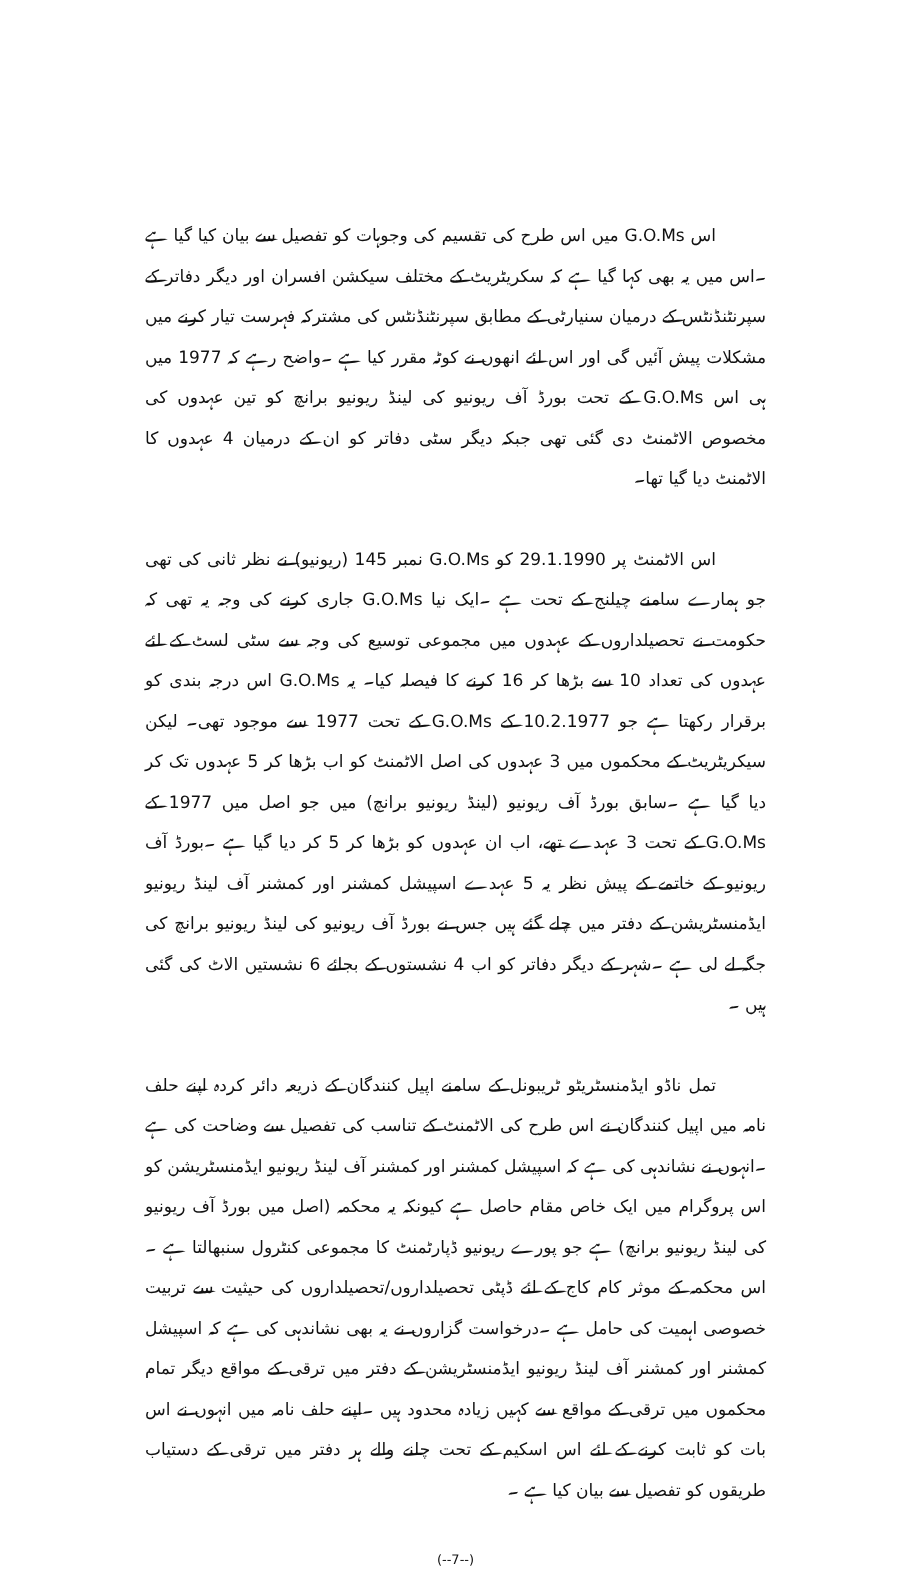اس G.O.Ms میں اس طرح کی تقسیم کی وجوہات کو تفصیل سے بیان کیا گیا ہے ۔اس میں یہ بھی کہا گیا ہے کہ سکریٹریٹ کے مختلف سیکشن افسران اور دیگر دفاتر کے سپرنٹنڈنٹس کے درمیان سنیارٹی کے مطابق سپرنٹنڈنٹس کی مشترکہ فہرست تیار کرنے میں مشکلات پیش آئیں گی اور اس لئے انھوں نے کوٹہ مقرر کیا ہے ۔واضح رہے کہ 1977 میں ہی اس G.O.Ms کے تحت بورڈ آف ریونیو کی لینڈ ریونیو برانچ کو تین عہدوں کی مخصوص الاٹمنٹ دی گئی تھی جبکہ دیگر سٹی دفاتر کو ان کے درمیان 4 عہدوں کا الاٹمنٹ دیا گیا تھا۔
اس الاٹمنٹ پر 29.1.1990 کو G.O.Ms نمبر 145 (ریونیو) نے نظر ثانی کی تھی جو ہمارے سامنے چیلنج کے تحت ہے ۔ایک نیا G.O.Ms جاری کرنے کی وجہ یہ تھی کہ حکومت نے تحصیلداروں کے عہدوں میں مجموعی توسیع کی وجہ سے سٹی لسٹ کے لئے عہدوں کی تعداد 10 سے بڑھا کر 16 کرنے کا فیصلہ کیا۔ یہ G.O.Ms اس درجہ بندی کو برقرار رکھتا ہے جو 10.2.1977 کے G.O.Ms کے تحت 1977 سے موجود تھی۔ لیکن سیکریٹریٹ کے محکموں میں 3 عہدوں کی اصل الاٹمنٹ کو اب بڑھا کر 5 عہدوں تک کر دیا گیا ہے ۔سابق بورڈ آف ریونیو (لینڈ ریونیو برانچ) میں جو اصل میں 1977 کے G.O.Ms کے تحت 3 عہدے تھے، اب ان عہدوں کو بڑھا کر 5 کر دیا گیا ہے ۔بورڈ آف ریونیو کے خاتمے کے پیش نظر یہ 5 عہدے اسپیشل کمشنر اور کمشنر آف لینڈ ریونیو ایڈمنسٹریشن کے دفتر میں چلے گئے ہیں جس نے بورڈ آف ریونیو کی لینڈ ریونیو برانچ کی جگہ لے لی ہے ۔شہر کے دیگر دفاتر کو اب 4 نشستوں کے بجائے 6 نشستیں الاٹ کی گئی ہیں ۔
تمل ناڈو ایڈمنسٹریٹو ٹریبونل کے سامنے اپیل کنندگان کے ذریعہ دائر کردہ اپنے حلف نامہ میں اپیل کنندگان نے اس طرح کی الاٹمنٹ کے تناسب کی تفصیل سے وضاحت کی ہے ۔انہوں نے نشاندہی کی ہے کہ اسپیشل کمشنر اور کمشنر آف لینڈ ریونیو ایڈمنسٹریشن کو اس پروگرام میں ایک خاص مقام حاصل ہے کیونکہ یہ محکمہ (اصل میں بورڈ آف ریونیو کی لینڈ ریونیو برانچ) ہے جو پورے ریونیو ڈپارٹمنٹ کا مجموعی کنٹرول سنبھالتا ہے ۔اس محکمہ کے موثر کام کاج کے لئے ڈپٹی تحصیلداروں/تحصیلداروں کی حیثیت سے تربیت خصوصی اہمیت کی حامل ہے ۔درخواست گزاروں نے یہ بھی نشاندہی کی ہے کہ اسپیشل کمشنر اور کمشنر آف لینڈ ریونیو ایڈمنسٹریشن کے دفتر میں ترقی کے مواقع دیگر تمام محکموں میں ترقی کے مواقع سے کہیں زیادہ محدود ہیں ۔اپنے حلف نامہ میں انہوں نے اس بات کو ثابت کرنے کے لئے اس اسکیم کے تحت چلنے والے ہر دفتر میں ترقی کے دستیاب طریقوں کو تفصیل سے بیان کیا ہے ۔
(--7--)